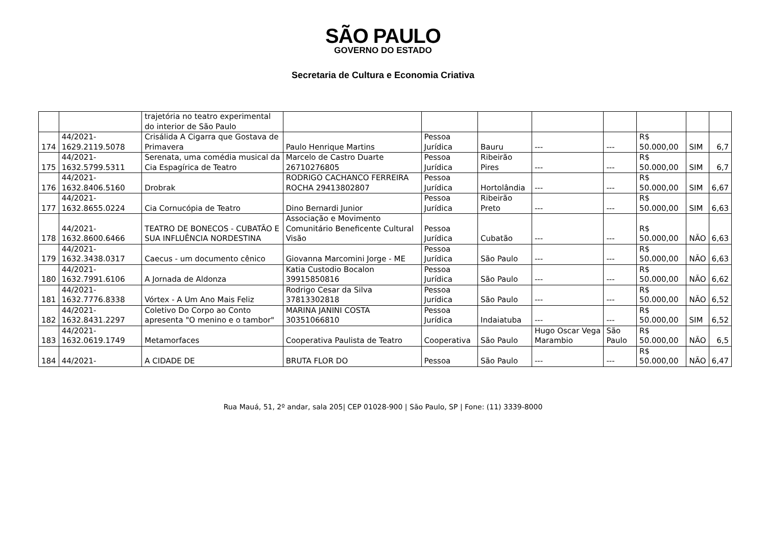SÃO PAULO
GOVERNO DO ESTADO
Secretaria de Cultura e Economia Criativa
| | | trajetória no teatro experimental do interior de São Paulo | | | | | | | | |
| 174 | 44/2021-1629.2119.5078 | Crisálida A Cigarra que Gostava de Primavera | Paulo Henrique Martins | Pessoa Jurídica | Bauru | --- | --- | R$ 50.000,00 | SIM | 6,7 |
| 175 | 44/2021-1632.5799.5311 | Serenata, uma comédia musical da Cia Espagírica de Teatro | Marcelo de Castro Duarte 26710276805 | Pessoa Jurídica | Ribeirão Pires | --- | --- | R$ 50.000,00 | SIM | 6,7 |
| 176 | 44/2021-1632.8406.5160 | Drobrak | RODRIGO CACHANCO FERREIRA ROCHA 29413802807 | Pessoa Jurídica | Hortolândia | --- | --- | R$ 50.000,00 | SIM | 6,67 |
| 177 | 44/2021-1632.8655.0224 | Cia Cornucópia de Teatro | Dino Bernardi Junior | Pessoa Jurídica | Ribeirão Preto | --- | --- | R$ 50.000,00 | SIM | 6,63 |
| 178 | 44/2021-1632.8600.6466 | TEATRO DE BONECOS - CUBATÃO E SUA INFLUÊNCIA NORDESTINA | Associação e Movimento Comunitário Beneficente Cultural Visão | Pessoa Jurídica | Cubatão | --- | --- | R$ 50.000,00 | NÃO | 6,63 |
| 179 | 44/2021-1632.3438.0317 | Caecus - um documento cênico | Giovanna Marcomini Jorge - ME | Pessoa Jurídica | São Paulo | --- | --- | R$ 50.000,00 | NÃO | 6,63 |
| 180 | 44/2021-1632.7991.6106 | A Jornada de Aldonza | Katia Custodio Bocalon 39915850816 | Pessoa Jurídica | São Paulo | --- | --- | R$ 50.000,00 | NÃO | 6,62 |
| 181 | 44/2021-1632.7776.8338 | Vórtex - A Um Ano Mais Feliz | Rodrigo Cesar da Silva 37813302818 | Pessoa Jurídica | São Paulo | --- | --- | R$ 50.000,00 | NÃO | 6,52 |
| 182 | 44/2021-1632.8431.2297 | Coletivo Do Corpo ao Conto apresenta "O menino e o tambor" | MARINA JANINI COSTA 30351066810 | Pessoa Jurídica | Indaiatuba | --- | --- | R$ 50.000,00 | SIM | 6,52 |
| 183 | 44/2021-1632.0619.1749 | Metamorfaces | Cooperativa Paulista de Teatro | Cooperativa | São Paulo | Hugo Oscar Vega Marambio | São Paulo | R$ 50.000,00 | NÃO | 6,5 |
| 184 | 44/2021- | A CIDADE DE | BRUTA FLOR DO | Pessoa | São Paulo | --- | --- | R$ 50.000,00 | NÃO | 6,47 |
Rua Mauá, 51, 2º andar, sala 205| CEP 01028-900 | São Paulo, SP | Fone: (11) 3339-8000